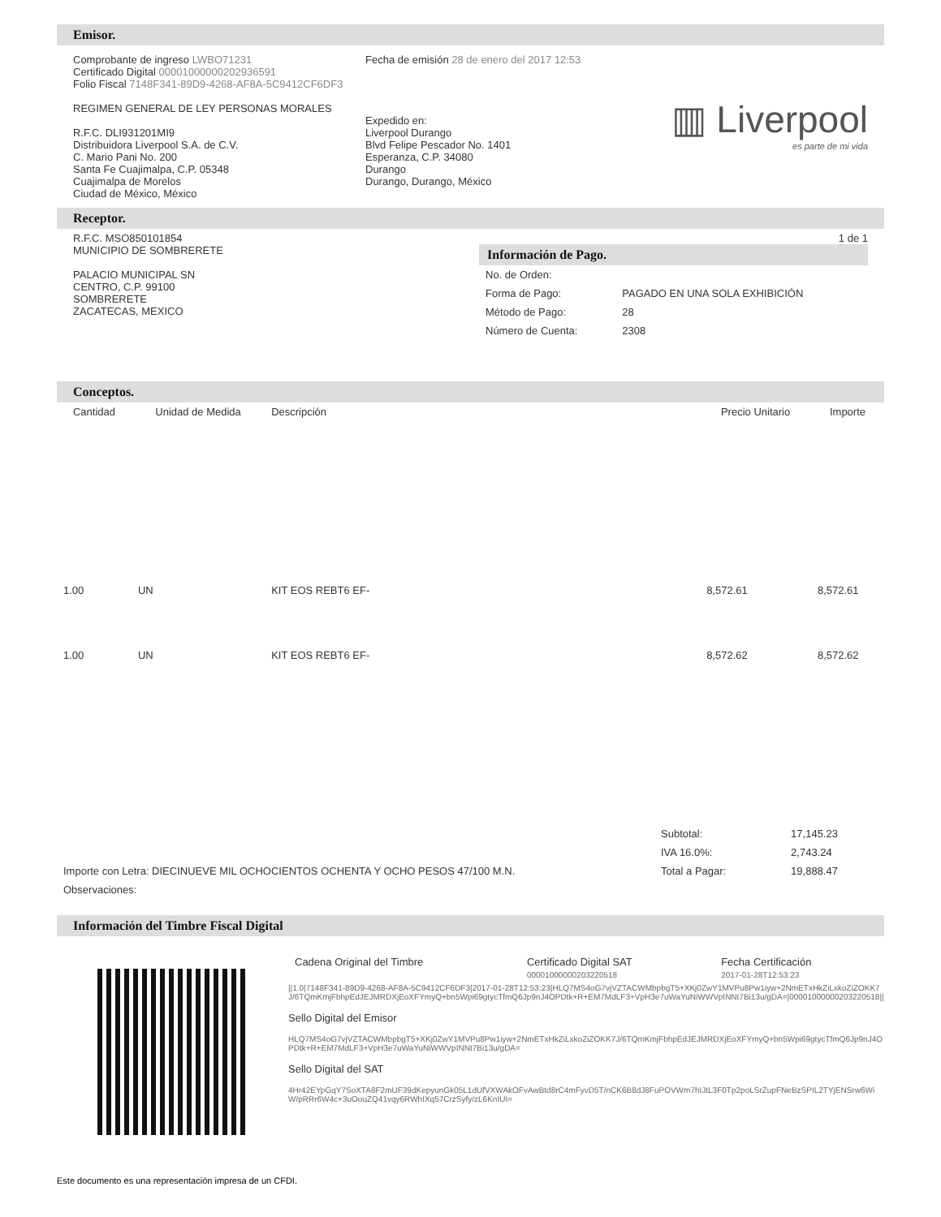Emisor.
Comprobante de ingreso LWBO71231
Certificado Digital 00001000000202936591
Folio Fiscal 7148F341-89D9-4268-AF8A-5C9412CF6DF3
REGIMEN GENERAL DE LEY PERSONAS MORALES
R.F.C. DLI931201MI9
Distribuidora Liverpool S.A. de C.V.
C. Mario Pani No. 200
Santa Fe Cuajimalpa, C.P. 05348
Cuajimalpa de Morelos
Ciudad de México, México
Fecha de emisión 28 de enero del 2017 12:53
Expedido en:
Liverpool Durango
Blvd Felipe Pescador No. 1401
Esperanza, C.P. 34080
Durango
Durango, Durango, México
▥ Liverpool
es parte de mi vida
Receptor.
R.F.C. MSO850101854
MUNICIPIO DE SOMBRERETE
PALACIO MUNICIPAL SN
CENTRO, C.P. 99100
SOMBRERETE
ZACATECAS, MEXICO
1 de 1
Información de Pago.
| No. de Orden: | |
| Forma de Pago: | PAGADO EN UNA SOLA EXHIBICIÓN |
| Método de Pago: | 28 |
| Número de Cuenta: | 2308 |
Conceptos.
| Cantidad | Unidad de Medida | Descripción | Precio Unitario | Importe |
| --- | --- | --- | --- | --- |
| 1.00 | UN | KIT EOS REBT6 EF- | 8,572.61 | 8,572.61 |
| 1.00 | UN | KIT EOS REBT6 EF- | 8,572.62 | 8,572.62 |
| | Subtotal: | 17,145.23 |
| | IVA 16.0%: | 2,743.24 |
| Importe con Letra: DIECINUEVE MIL OCHOCIENTOS OCHENTA Y OCHO PESOS 47/100 M.N. | Total a Pagar: | 19,888.47 |
| Observaciones: | | |
Información del Timbre Fiscal Digital
| Cadena Original del Timbre | Certificado Digital SAT 00001000000203220518 | Fecha Certificación 2017-01-28T12:53:23 |
||1.0|7148F341-89D9-4268-AF8A-5C9412CF6DF3|2017-01-28T12:53:23|HLQ7MS4oG7vjVZTACWMbpbgT5+XKj0ZwY1MVPu8Pw1iyw+2NmETxHkZiLxkoZiZOKK7J/6TQmKmjFbhpEdJEJMRDXjEoXFYmyQ+bn5Wpi69gtycTfmQ6Jp9nJ4OPDtk+R+EM7MdLF3+VpH3e7uWaYuNiWWVpINNt7Bi13u/gDA=|00001000000203220518||
Sello Digital del Emisor
HLQ7MS4oG7vjVZTACWMbpbgT5+XKj0ZwY1MVPu8Pw1iyw+2NmETxHkZiLxkoZiZOKK7J/6TQmKmjFbhpEdJEJMRDXjEoXFYmyQ+bn5Wpi69gtycTfmQ6Jp9nJ4OPDtk+R+EM7MdLF3+VpH3e7uWaYuNiWWVpINNt7Bi13u/gDA=
Sello Digital del SAT
4Hr42EYpGqY7SoXTA8F2mUF39dKepyunGk05L1dUfVXWAkOFvAwBtd8rC4mFyvD5T/nCK6B8dJ8FuPOVWm7hIJtL3F0Tp2poLSrZupFNeBzSPIL2TYjENSrw6WiW/pRRr6W4c+3uOouZQ41vqy6RWhIXq57CrzSyfy/zL6KnIUI=
Este documento es una representación impresa de un CFDI.